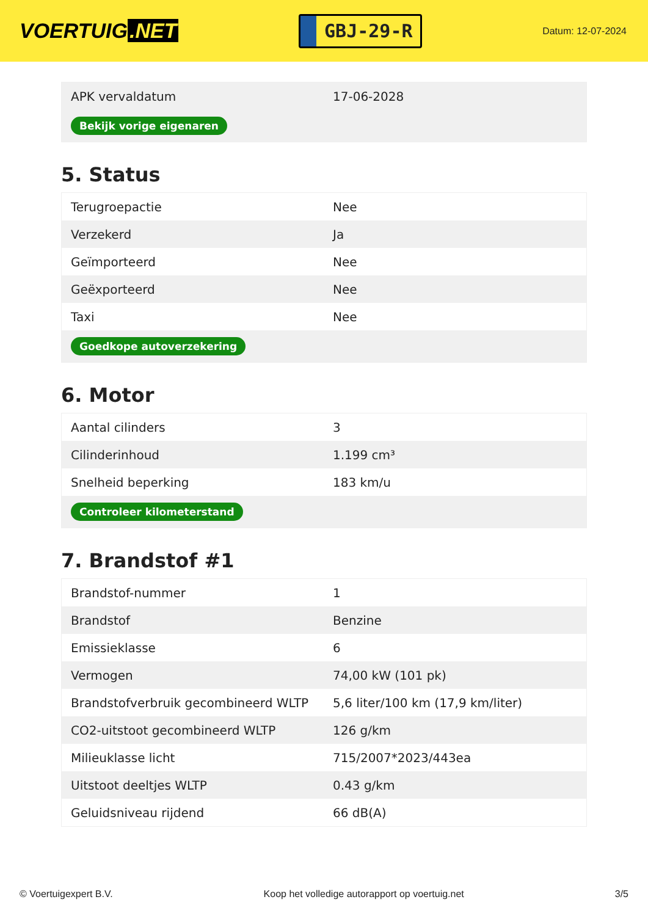VOERTUIG.NET
GBJ-29-R
Datum: 12-07-2024
| APK vervaldatum | 17-06-2028 |
| Bekijk vorige eigenaren | |
5. Status
| Terugroepactie | Nee |
| Verzekerd | Ja |
| Geïmporteerd | Nee |
| Geëxporteerd | Nee |
| Taxi | Nee |
| Goedkope autoverzekering | |
6. Motor
| Aantal cilinders | 3 |
| Cilinderinhoud | 1.199 cm³ |
| Snelheid beperking | 183 km/u |
| Controleer kilometerstand | |
7. Brandstof #1
| Brandstof-nummer | 1 |
| Brandstof | Benzine |
| Emissieklasse | 6 |
| Vermogen | 74,00 kW (101 pk) |
| Brandstofverbruik gecombineerd WLTP | 5,6 liter/100 km (17,9 km/liter) |
| CO2-uitstoot gecombineerd WLTP | 126 g/km |
| Milieuklasse licht | 715/2007*2023/443ea |
| Uitstoot deeltjes WLTP | 0.43 g/km |
| Geluidsniveau rijdend | 66 dB(A) |
© Voertuigexpert B.V. Koop het volledige autorapport op voertuig.net 3/5